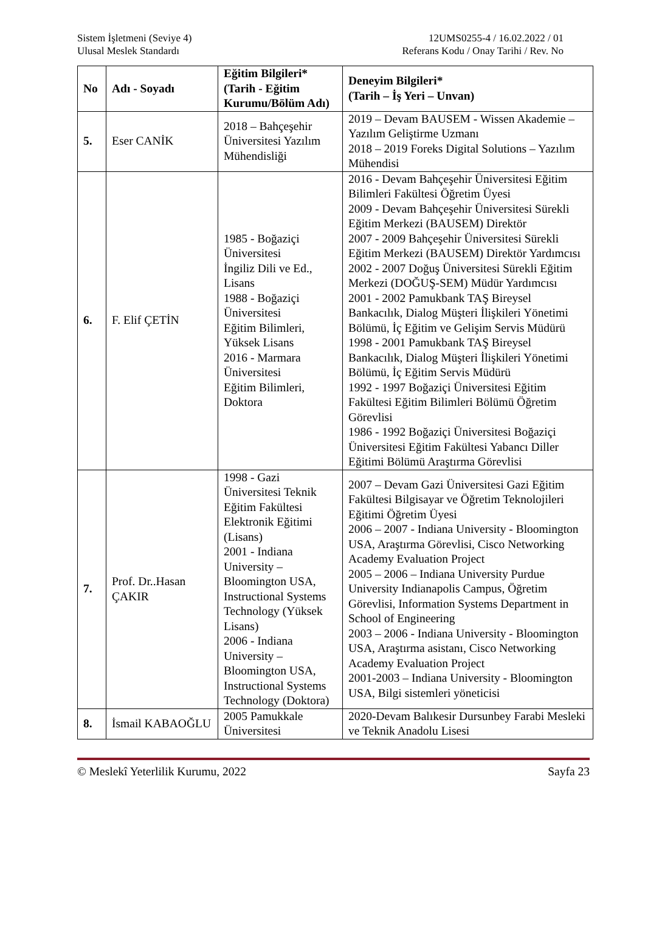Sistem İşletmeni (Seviye 4)
Ulusal Meslek Standardı
12UMS0255-4 / 16.02.2022 / 01
Referans Kodu / Onay Tarihi / Rev. No
| No | Adı - Soyadı | Eğitim Bilgileri* (Tarih - Eğitim Kurumu/Bölüm Adı) | Deneyim Bilgileri* (Tarih – İş Yeri – Unvan) |
| --- | --- | --- | --- |
| 5. | Eser CANİK | 2018 – Bahçeşehir Üniversitesi Yazılım Mühendisliği | 2019 – Devam BAUSEM - Wissen Akademie – Yazılım Geliştirme Uzmanı 2018 – 2019 Foreks Digital Solutions – Yazılım Mühendisi |
| 6. | F. Elif ÇETİN | 1985 - Boğaziçi Üniversitesi İngiliz Dili ve Ed., Lisans 1988 - Boğaziçi Üniversitesi Eğitim Bilimleri, Yüksek Lisans 2016 - Marmara Üniversitesi Eğitim Bilimleri, Doktora | 2016 - Devam Bahçeşehir Üniversitesi Eğitim Bilimleri Fakültesi Öğretim Üyesi 2009 - Devam Bahçeşehir Üniversitesi Sürekli Eğitim Merkezi (BAUSEM) Direktör 2007 - 2009 Bahçeşehir Üniversitesi Sürekli Eğitim Merkezi (BAUSEM) Direktör Yardımcısı 2002 - 2007 Doğuş Üniversitesi Sürekli Eğitim Merkezi (DOĞUŞ-SEM) Müdür Yardımcısı 2001 - 2002 Pamukbank TAŞ Bireysel Bankacılık, Dialog Müşteri İlişkileri Yönetimi Bölümü, İç Eğitim ve Gelişim Servis Müdürü 1998 - 2001 Pamukbank TAŞ Bireysel Bankacılık, Dialog Müşteri İlişkileri Yönetimi Bölümü, İç Eğitim Servis Müdürü 1992 - 1997 Boğaziçi Üniversitesi Eğitim Fakültesi Eğitim Bilimleri Bölümü Öğretim Görevlisi 1986 - 1992 Boğaziçi Üniversitesi Boğaziçi Üniversitesi Eğitim Fakültesi Yabancı Diller Eğitimi Bölümü Araştırma Görevlisi |
| 7. | Prof. Dr..Hasan ÇAKIR | 1998 - Gazi Üniversitesi Teknik Eğitim Fakültesi Elektronik Eğitimi (Lisans) 2001 - Indiana University – Bloomington USA, Instructional Systems Technology (Yüksek Lisans) 2006 - Indiana University – Bloomington USA, Instructional Systems Technology (Doktora) | 2007 – Devam Gazi Üniversitesi Gazi Eğitim Fakültesi Bilgisayar ve Öğretim Teknolojileri Eğitimi Öğretim Üyesi 2006 – 2007 - Indiana University - Bloomington USA, Araştırma Görevlisi, Cisco Networking Academy Evaluation Project 2005 – 2006 – Indiana University Purdue University Indianapolis Campus, Öğretim Görevlisi, Information Systems Department in School of Engineering 2003 – 2006 - Indiana University - Bloomington USA, Araştırma asistanı, Cisco Networking Academy Evaluation Project 2001-2003 – Indiana University - Bloomington USA, Bilgi sistemleri yöneticisi |
| 8. | İsmail KABAOĞLU | 2005 Pamukkale Üniversitesi | 2020-Devam Balıkesir Dursunbey Farabi Mesleki ve Teknik Anadolu Lisesi |
© Meslekî Yeterlilik Kurumu, 2022 Sayfa 23